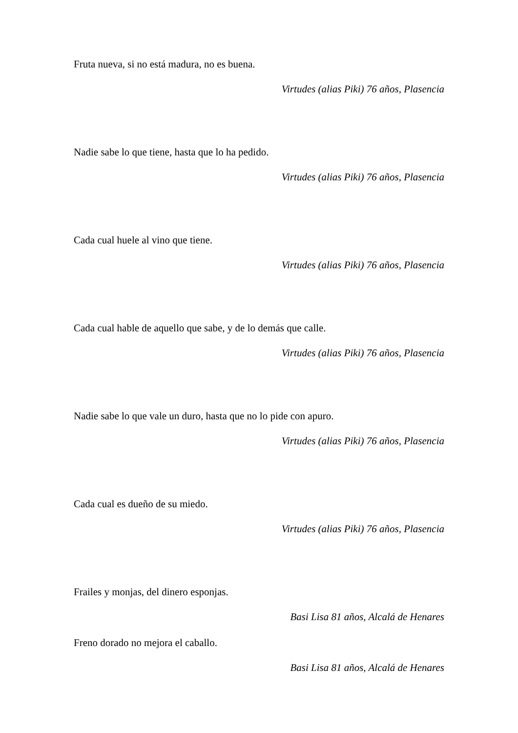Fruta nueva, si no está madura, no es buena.
Virtudes (alias Piki) 76 años, Plasencia
Nadie sabe lo que tiene, hasta que lo ha pedido.
Virtudes (alias Piki) 76 años, Plasencia
Cada cual huele al vino que tiene.
Virtudes (alias Piki) 76 años, Plasencia
Cada cual hable de aquello que sabe, y de lo demás que calle.
Virtudes (alias Piki) 76 años, Plasencia
Nadie sabe lo que vale un duro, hasta que no lo pide con apuro.
Virtudes (alias Piki) 76 años, Plasencia
Cada cual es dueño de su miedo.
Virtudes (alias Piki) 76 años, Plasencia
Frailes y monjas, del dinero esponjas.
Basi Lisa 81 años, Alcalá de Henares
Freno dorado no mejora el caballo.
Basi Lisa 81 años, Alcalá de Henares